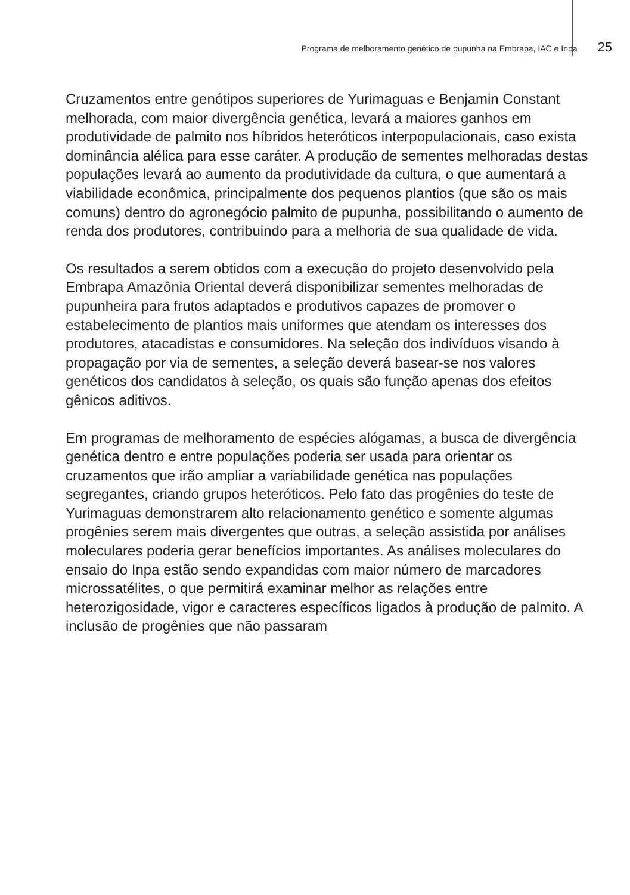Programa de melhoramento genético de pupunha na Embrapa, IAC e Inpa 25
Cruzamentos entre genótipos superiores de Yurimaguas e Benjamin Constant melhorada, com maior divergência genética, levará a maiores ganhos em produtividade de palmito nos híbridos heteróticos interpopulacionais, caso exista dominância alélica para esse caráter. A produção de sementes melhoradas destas populações levará ao aumento da produtividade da cultura, o que aumentará a viabilidade econômica, principalmente dos pequenos plantios (que são os mais comuns) dentro do agronegócio palmito de pupunha, possibilitando o aumento de renda dos produtores, contribuindo para a melhoria de sua qualidade de vida.
Os resultados a serem obtidos com a execução do projeto desenvolvido pela Embrapa Amazônia Oriental deverá disponibilizar sementes melhoradas de pupunheira para frutos adaptados e produtivos capazes de promover o estabelecimento de plantios mais uniformes que atendam os interesses dos produtores, atacadistas e consumidores. Na seleção dos indivíduos visando à propagação por via de sementes, a seleção deverá basear-se nos valores genéticos dos candidatos à seleção, os quais são função apenas dos efeitos gênicos aditivos.
Em programas de melhoramento de espécies alógamas, a busca de divergência genética dentro e entre populações poderia ser usada para orientar os cruzamentos que irão ampliar a variabilidade genética nas populações segregantes, criando grupos heteróticos. Pelo fato das progênies do teste de Yurimaguas demonstrarem alto relacionamento genético e somente algumas progênies serem mais divergentes que outras, a seleção assistida por análises moleculares poderia gerar benefícios importantes. As análises moleculares do ensaio do Inpa estão sendo expandidas com maior número de marcadores microssatélites, o que permitirá examinar melhor as relações entre heterozigosidade, vigor e caracteres específicos ligados à produção de palmito. A inclusão de progênies que não passaram